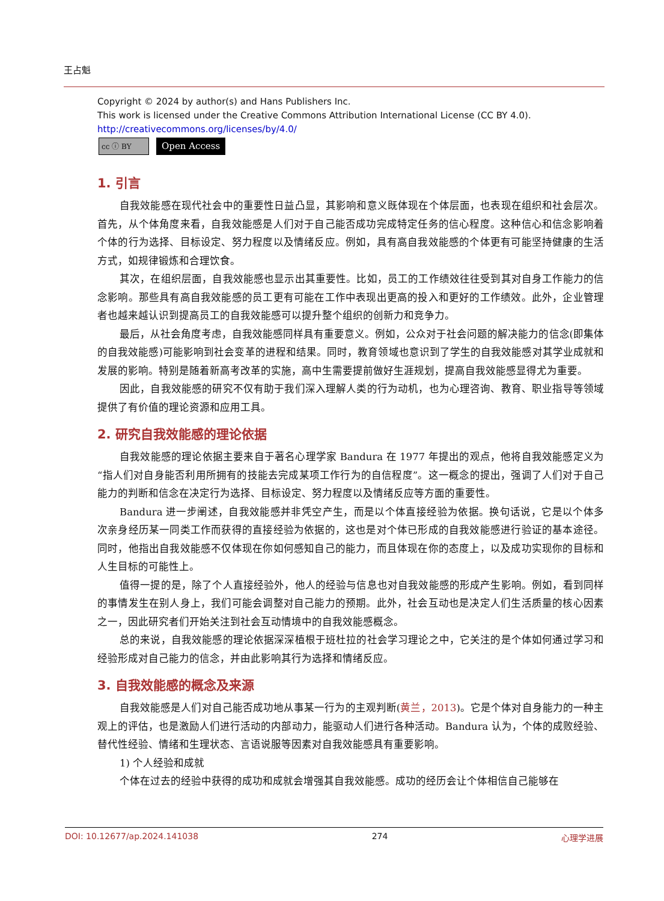王占魁
Copyright © 2024 by author(s) and Hans Publishers Inc.
This work is licensed under the Creative Commons Attribution International License (CC BY 4.0).
http://creativecommons.org/licenses/by/4.0/
cc ⓘ BY
Open Access
1. 引言
自我效能感在现代社会中的重要性日益凸显，其影响和意义既体现在个体层面，也表现在组织和社会层次。首先，从个体角度来看，自我效能感是人们对于自己能否成功完成特定任务的信心程度。这种信心和信念影响着个体的行为选择、目标设定、努力程度以及情绪反应。例如，具有高自我效能感的个体更有可能坚持健康的生活方式，如规律锻炼和合理饮食。
其次，在组织层面，自我效能感也显示出其重要性。比如，员工的工作绩效往往受到其对自身工作能力的信念影响。那些具有高自我效能感的员工更有可能在工作中表现出更高的投入和更好的工作绩效。此外，企业管理者也越来越认识到提高员工的自我效能感可以提升整个组织的创新力和竞争力。
最后，从社会角度考虑，自我效能感同样具有重要意义。例如，公众对于社会问题的解决能力的信念(即集体的自我效能感)可能影响到社会变革的进程和结果。同时，教育领域也意识到了学生的自我效能感对其学业成就和发展的影响。特别是随着新高考改革的实施，高中生需要提前做好生涯规划，提高自我效能感显得尤为重要。
因此，自我效能感的研究不仅有助于我们深入理解人类的行为动机，也为心理咨询、教育、职业指导等领域提供了有价值的理论资源和应用工具。
2. 研究自我效能感的理论依据
自我效能感的理论依据主要来自于著名心理学家 Bandura 在 1977 年提出的观点，他将自我效能感定义为“指人们对自身能否利用所拥有的技能去完成某项工作行为的自信程度”。这一概念的提出，强调了人们对于自己能力的判断和信念在决定行为选择、目标设定、努力程度以及情绪反应等方面的重要性。
Bandura 进一步阐述，自我效能感并非凭空产生，而是以个体直接经验为依据。换句话说，它是以个体多次亲身经历某一同类工作而获得的直接经验为依据的，这也是对个体已形成的自我效能感进行验证的基本途径。同时，他指出自我效能感不仅体现在你如何感知自己的能力，而且体现在你的态度上，以及成功实现你的目标和人生目标的可能性上。
值得一提的是，除了个人直接经验外，他人的经验与信息也对自我效能感的形成产生影响。例如，看到同样的事情发生在别人身上，我们可能会调整对自己能力的预期。此外，社会互动也是决定人们生活质量的核心因素之一，因此研究者们开始关注到社会互动情境中的自我效能感概念。
总的来说，自我效能感的理论依据深深植根于班杜拉的社会学习理论之中，它关注的是个体如何通过学习和经验形成对自己能力的信念，并由此影响其行为选择和情绪反应。
3. 自我效能感的概念及来源
自我效能感是人们对自己能否成功地从事某一行为的主观判断(黄兰，2013)。它是个体对自身能力的一种主观上的评估，也是激励人们进行活动的内部动力，能驱动人们进行各种活动。Bandura 认为，个体的成败经验、替代性经验、情绪和生理状态、言语说服等因素对自我效能感具有重要影响。
1) 个人经验和成就
个体在过去的经验中获得的成功和成就会增强其自我效能感。成功的经历会让个体相信自己能够在
DOI: 10.12677/ap.2024.141038 274 心理学进展